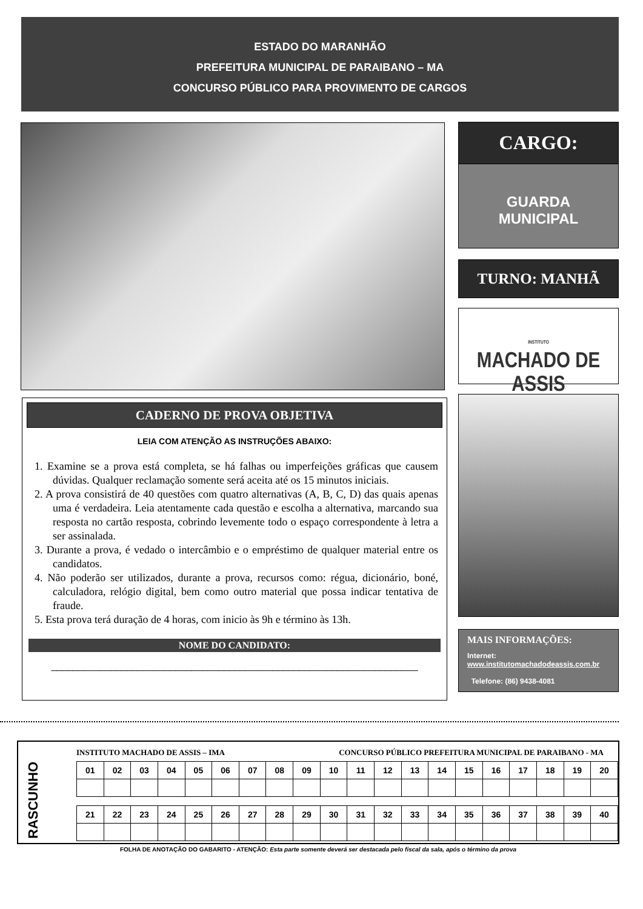ESTADO DO MARANHÃO
PREFEITURA MUNICIPAL DE PARAIBANO – MA
CONCURSO PÚBLICO PARA PROVIMENTO DE CARGOS
CARGO:
GUARDA
MUNICIPAL
TURNO: MANHÃ
INSTITUTO
MACHADO DE ASSIS
MAIS INFORMAÇÕES:
Internet:
www.institutomachadodeassis.com.br
Telefone: (86) 9438-4081
CADERNO DE PROVA OBJETIVA
LEIA COM ATENÇÃO AS INSTRUÇÕES ABAIXO:
1. Examine se a prova está completa, se há falhas ou imperfeições gráficas que causem dúvidas. Qualquer reclamação somente será aceita até os 15 minutos iniciais.
2. A prova consistirá de 40 questões com quatro alternativas (A, B, C, D) das quais apenas uma é verdadeira. Leia atentamente cada questão e escolha a alternativa, marcando sua resposta no cartão resposta, cobrindo levemente todo o espaço correspondente à letra a ser assinalada.
3. Durante a prova, é vedado o intercâmbio e o empréstimo de qualquer material entre os candidatos.
4. Não poderão ser utilizados, durante a prova, recursos como: régua, dicionário, boné, calculadora, relógio digital, bem como outro material que possa indicar tentativa de fraude.
5. Esta prova terá duração de 4 horas, com inicio às 9h e término às 13h.
NOME DO CANDIDATO:
____________________________________________________________________
RASCUNHO
INSTITUTO MACHADO DE ASSIS – IMA CONCURSO PÚBLICO PREFEITURA MUNICIPAL DE PARAIBANO - MA
| 01 | 02 | 03 | 04 | 05 | 06 | 07 | 08 | 09 | 10 | 11 | 12 | 13 | 14 | 15 | 16 | 17 | 18 | 19 | 20 |
| 21 | 22 | 23 | 24 | 25 | 26 | 27 | 28 | 29 | 30 | 31 | 32 | 33 | 34 | 35 | 36 | 37 | 38 | 39 | 40 |
FOLHA DE ANOTAÇÃO DO GABARITO - ATENÇÃO: Esta parte somente deverá ser destacada pelo fiscal da sala, após o término da prova